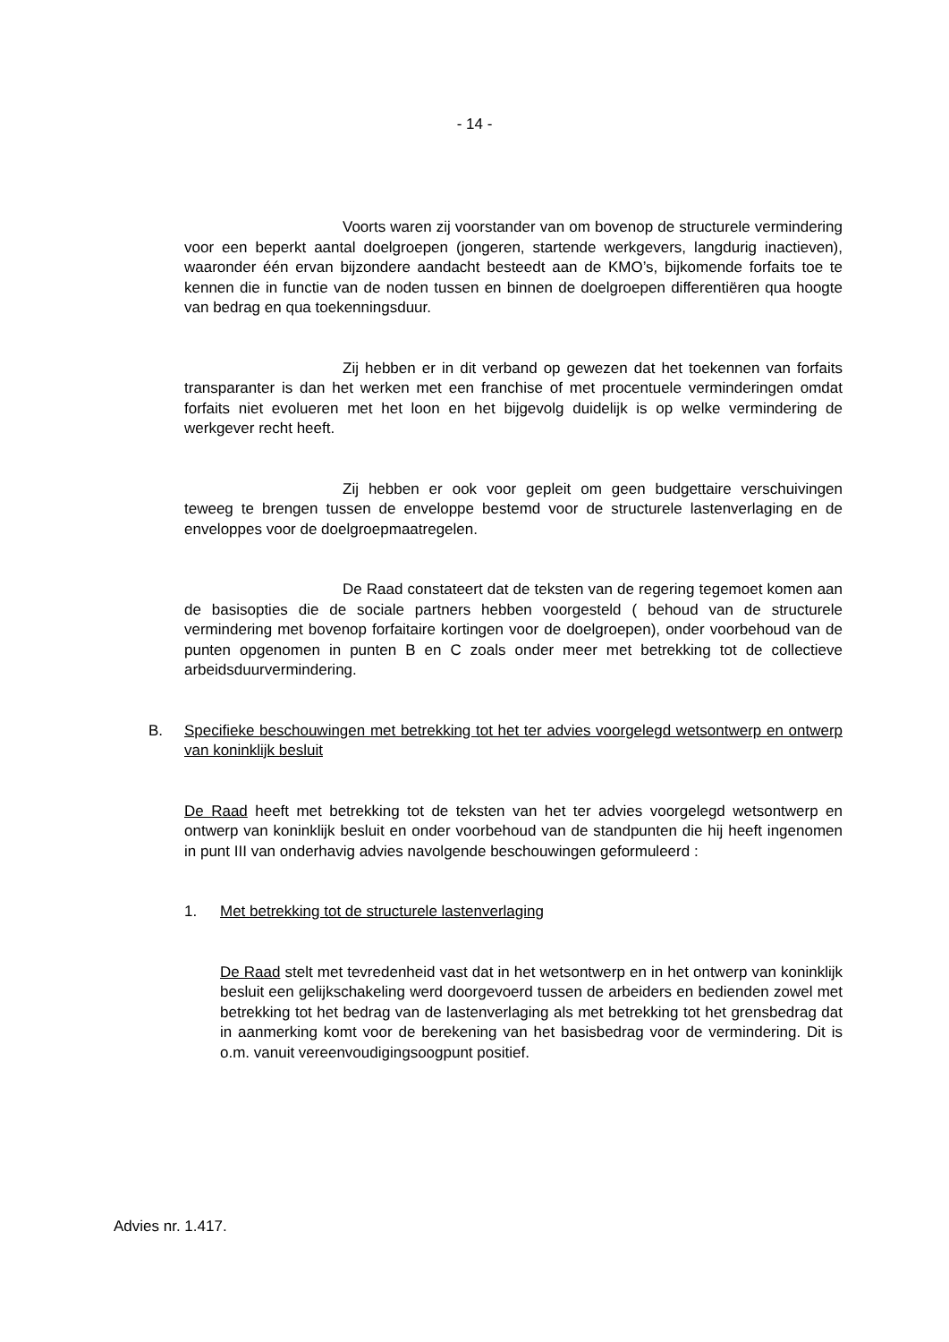- 14 -
Voorts waren zij voorstander van om bovenop de structurele vermindering voor een beperkt aantal doelgroepen (jongeren, startende werkgevers, langdurig inactieven), waaronder één ervan bijzondere aandacht besteedt aan de KMO’s, bijkomende forfaits toe te kennen die in functie van de noden tussen en binnen de doelgroepen differentiëren qua hoogte van bedrag en qua toekenningsduur.
Zij hebben er in dit verband op gewezen dat het toekennen van forfaits transparanter is dan het werken met een franchise of met procentuele verminderingen omdat forfaits niet evolueren met het loon en het bijgevolg duidelijk is op welke vermindering de werkgever recht heeft.
Zij hebben er ook voor gepleit om geen budgettaire verschuivingen teweeg te brengen tussen de enveloppe bestemd voor de structurele lastenverlaging en de enveloppes voor de doelgroepmaatregelen.
De Raad constateert dat de teksten van de regering tegemoet komen aan de basisopties die de sociale partners hebben voorgesteld ( behoud van de structurele vermindering met bovenop forfaitaire kortingen voor de doelgroepen), onder voorbehoud van de punten opgenomen in punten B en C zoals onder meer met betrekking tot de collectieve arbeidsduurvermindering.
B. Specifieke beschouwingen met betrekking tot het ter advies voorgelegd wetsontwerp en ontwerp van koninklijk besluit
De Raad heeft met betrekking tot de teksten van het ter advies voorgelegd wetsontwerp en ontwerp van koninklijk besluit en onder voorbehoud van de standpunten die hij heeft ingenomen in punt III van onderhavig advies navolgende beschouwingen geformuleerd :
1. Met betrekking tot de structurele lastenverlaging
De Raad stelt met tevredenheid vast dat in het wetsontwerp en in het ontwerp van koninklijk besluit een gelijkschakeling werd doorgevoerd tussen de arbeiders en bedienden zowel met betrekking tot het bedrag van de lastenverlaging als met betrekking tot het grensbedrag dat in aanmerking komt voor de berekening van het basisbedrag voor de vermindering. Dit is o.m. vanuit vereenvoudigingsoogpunt positief.
Advies nr. 1.417.